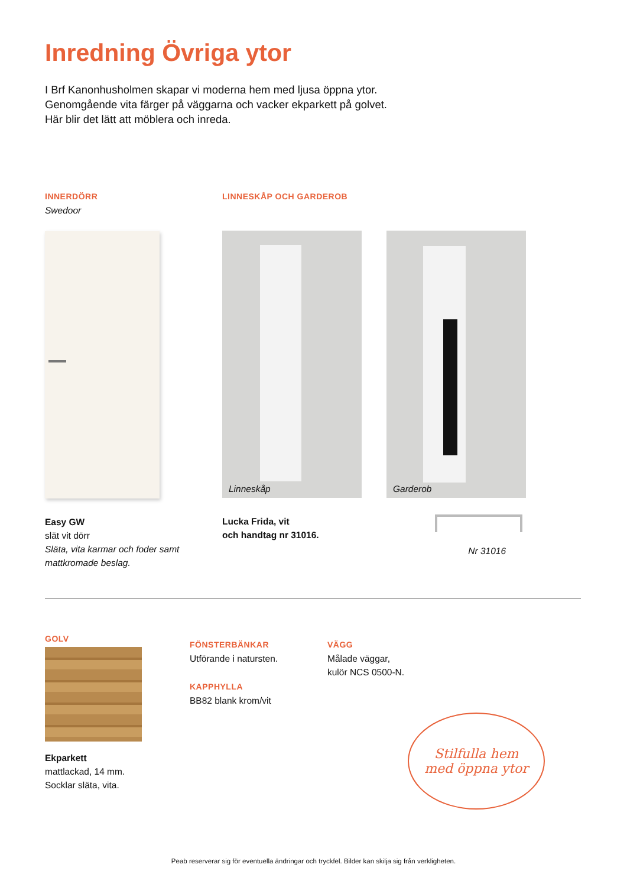Inredning Övriga ytor
I Brf Kanonhusholmen skapar vi moderna hem med ljusa öppna ytor.
Genomgående vita färger på väggarna och vacker ekparkett på golvet.
Här blir det lätt att möblera och inreda.
INNERDÖRR
Swedoor
Easy GW
slät vit dörr
Släta, vita karmar och foder samt
mattkromade beslag.
LINNESKÅP OCH GARDEROB
Linneskåp
Garderob
Lucka Frida, vit
och handtag nr 31016.
Nr 31016
GOLV
Ekparkett
mattlackad, 14 mm.
Socklar släta, vita.
FÖNSTERBÄNKAR
Utförande i natursten.
KAPPHYLLA
BB82 blank krom/vit
VÄGG
Målade väggar,
kulör NCS 0500-N.
Stilfulla hem
med öppna ytor
Peab reserverar sig för eventuella ändringar och tryckfel. Bilder kan skilja sig från verkligheten.